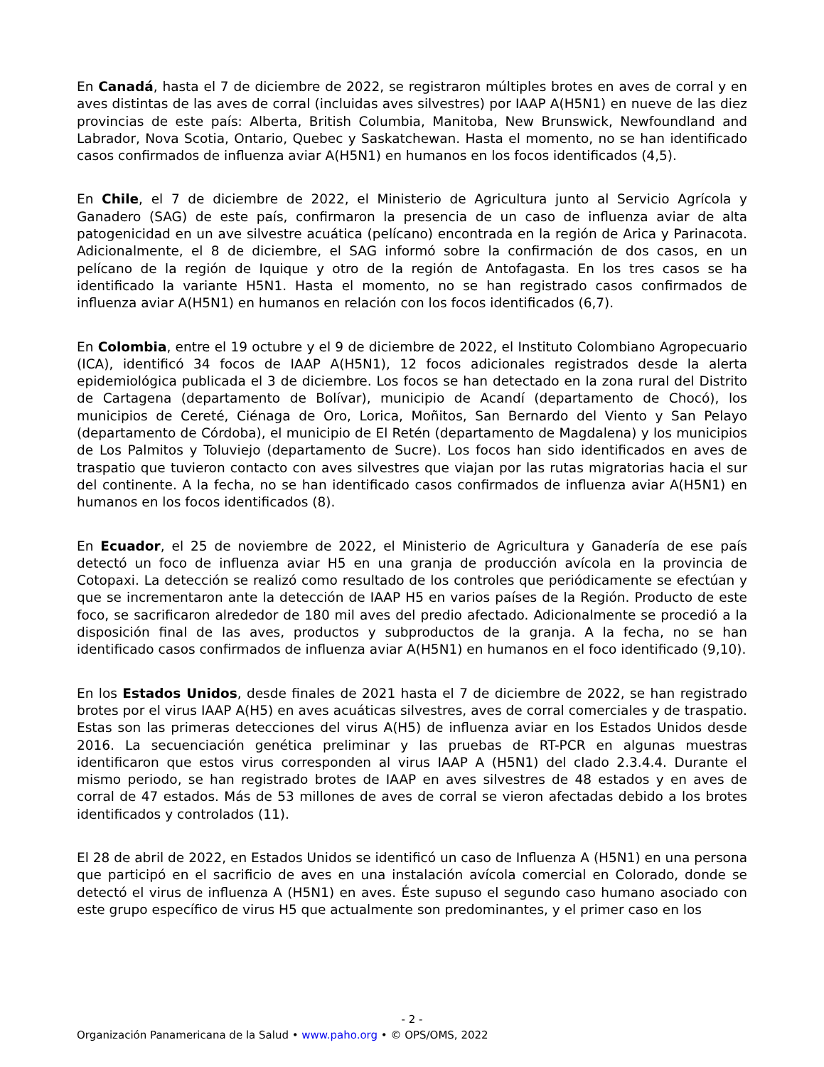En Canadá, hasta el 7 de diciembre de 2022, se registraron múltiples brotes en aves de corral y en aves distintas de las aves de corral (incluidas aves silvestres) por IAAP A(H5N1) en nueve de las diez provincias de este país: Alberta, British Columbia, Manitoba, New Brunswick, Newfoundland and Labrador, Nova Scotia, Ontario, Quebec y Saskatchewan. Hasta el momento, no se han identificado casos confirmados de influenza aviar A(H5N1) en humanos en los focos identificados (4,5).
En Chile, el 7 de diciembre de 2022, el Ministerio de Agricultura junto al Servicio Agrícola y Ganadero (SAG) de este país, confirmaron la presencia de un caso de influenza aviar de alta patogenicidad en un ave silvestre acuática (pelícano) encontrada en la región de Arica y Parinacota. Adicionalmente, el 8 de diciembre, el SAG informó sobre la confirmación de dos casos, en un pelícano de la región de Iquique y otro de la región de Antofagasta. En los tres casos se ha identificado la variante H5N1. Hasta el momento, no se han registrado casos confirmados de influenza aviar A(H5N1) en humanos en relación con los focos identificados (6,7).
En Colombia, entre el 19 octubre y el 9 de diciembre de 2022, el Instituto Colombiano Agropecuario (ICA), identificó 34 focos de IAAP A(H5N1), 12 focos adicionales registrados desde la alerta epidemiológica publicada el 3 de diciembre. Los focos se han detectado en la zona rural del Distrito de Cartagena (departamento de Bolívar), municipio de Acandí (departamento de Chocó), los municipios de Cereté, Ciénaga de Oro, Lorica, Moñitos, San Bernardo del Viento y San Pelayo (departamento de Córdoba), el municipio de El Retén (departamento de Magdalena) y los municipios de Los Palmitos y Toluviejo (departamento de Sucre). Los focos han sido identificados en aves de traspatio que tuvieron contacto con aves silvestres que viajan por las rutas migratorias hacia el sur del continente. A la fecha, no se han identificado casos confirmados de influenza aviar A(H5N1) en humanos en los focos identificados (8).
En Ecuador, el 25 de noviembre de 2022, el Ministerio de Agricultura y Ganadería de ese país detectó un foco de influenza aviar H5 en una granja de producción avícola en la provincia de Cotopaxi. La detección se realizó como resultado de los controles que periódicamente se efectúan y que se incrementaron ante la detección de IAAP H5 en varios países de la Región. Producto de este foco, se sacrificaron alrededor de 180 mil aves del predio afectado. Adicionalmente se procedió a la disposición final de las aves, productos y subproductos de la granja. A la fecha, no se han identificado casos confirmados de influenza aviar A(H5N1) en humanos en el foco identificado (9,10).
En los Estados Unidos, desde finales de 2021 hasta el 7 de diciembre de 2022, se han registrado brotes por el virus IAAP A(H5) en aves acuáticas silvestres, aves de corral comerciales y de traspatio. Estas son las primeras detecciones del virus A(H5) de influenza aviar en los Estados Unidos desde 2016. La secuenciación genética preliminar y las pruebas de RT-PCR en algunas muestras identificaron que estos virus corresponden al virus IAAP A (H5N1) del clado 2.3.4.4. Durante el mismo periodo, se han registrado brotes de IAAP en aves silvestres de 48 estados y en aves de corral de 47 estados. Más de 53 millones de aves de corral se vieron afectadas debido a los brotes identificados y controlados (11).
El 28 de abril de 2022, en Estados Unidos se identificó un caso de Influenza A (H5N1) en una persona que participó en el sacrificio de aves en una instalación avícola comercial en Colorado, donde se detectó el virus de influenza A (H5N1) en aves. Éste supuso el segundo caso humano asociado con este grupo específico de virus H5 que actualmente son predominantes, y el primer caso en los
- 2 -
Organización Panamericana de la Salud • www.paho.org • © OPS/OMS, 2022